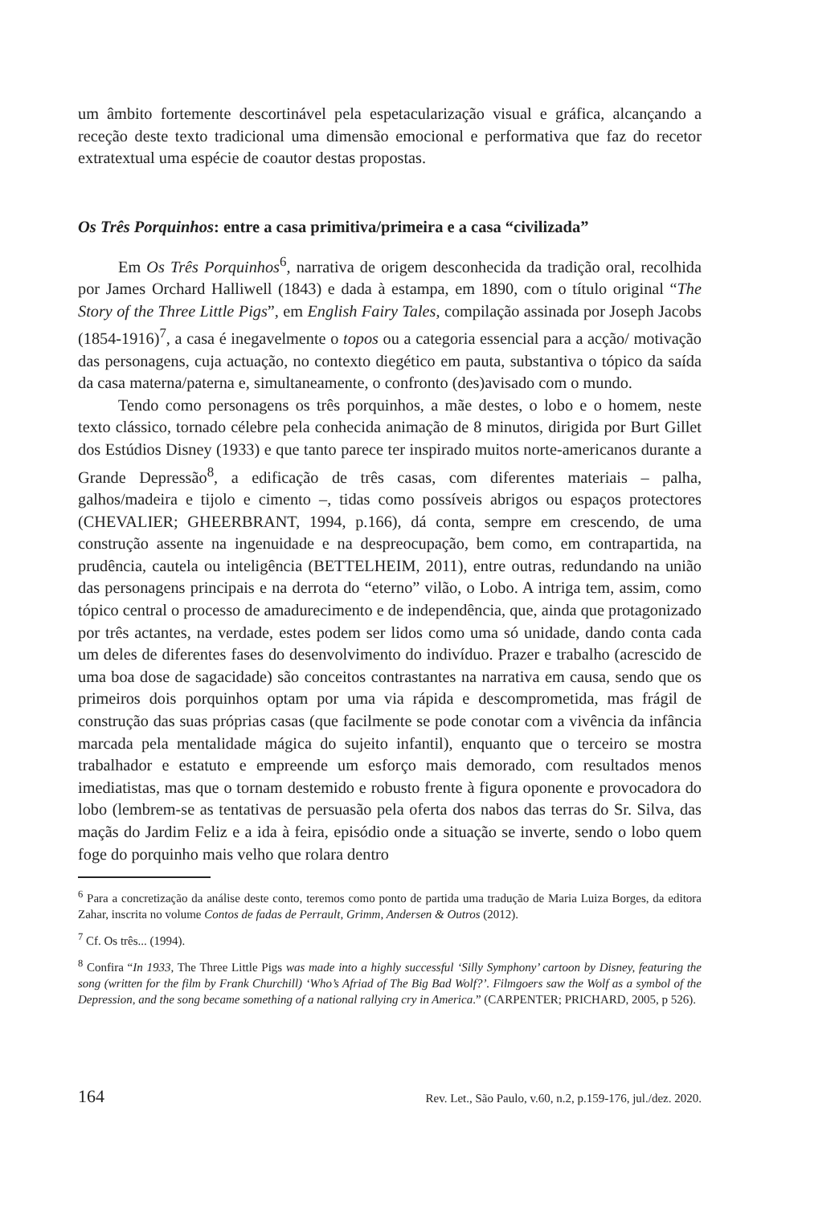um âmbito fortemente descortinável pela espetacularização visual e gráfica, alcançando a receção deste texto tradicional uma dimensão emocional e performativa que faz do recetor extratextual uma espécie de coautor destas propostas.
Os Três Porquinhos: entre a casa primitiva/primeira e a casa “civilizada”
Em Os Três Porquinhos<sup>6</sup>, narrativa de origem desconhecida da tradição oral, recolhida por James Orchard Halliwell (1843) e dada à estampa, em 1890, com o título original “The Story of the Three Little Pigs”, em English Fairy Tales, compilação assinada por Joseph Jacobs (1854-1916)<sup>7</sup>, a casa é inegavelmente o topos ou a categoria essencial para a acção/ motivação das personagens, cuja actuação, no contexto diegético em pauta, substantiva o tópico da saída da casa materna/paterna e, simultaneamente, o confronto (des)avisado com o mundo.
Tendo como personagens os três porquinhos, a mãe destes, o lobo e o homem, neste texto clássico, tornado célebre pela conhecida animação de 8 minutos, dirigida por Burt Gillet dos Estúdios Disney (1933) e que tanto parece ter inspirado muitos norte-americanos durante a Grande Depressão<sup>8</sup>, a edificação de três casas, com diferentes materiais – palha, galhos/madeira e tijolo e cimento –, tidas como possíveis abrigos ou espaços protectores (CHEVALIER; GHEERBRANT, 1994, p.166), dá conta, sempre em crescendo, de uma construção assente na ingenuidade e na despreocupação, bem como, em contrapartida, na prudência, cautela ou inteligência (BETTELHEIM, 2011), entre outras, redundando na união das personagens principais e na derrota do “eterno” vilão, o Lobo. A intriga tem, assim, como tópico central o processo de amadurecimento e de independência, que, ainda que protagonizado por três actantes, na verdade, estes podem ser lidos como uma só unidade, dando conta cada um deles de diferentes fases do desenvolvimento do indivíduo. Prazer e trabalho (acrescido de uma boa dose de sagacidade) são conceitos contrastantes na narrativa em causa, sendo que os primeiros dois porquinhos optam por uma via rápida e descomprometida, mas frágil de construção das suas próprias casas (que facilmente se pode conotar com a vivência da infância marcada pela mentalidade mágica do sujeito infantil), enquanto que o terceiro se mostra trabalhador e estatuto e empreende um esforço mais demorado, com resultados menos imediatistas, mas que o tornam destemido e robusto frente à figura oponente e provocadora do lobo (lembrem-se as tentativas de persuasão pela oferta dos nabos das terras do Sr. Silva, das maçãs do Jardim Feliz e a ida à feira, episódio onde a situação se inverte, sendo o lobo quem foge do porquinho mais velho que rolara dentro
<sup>6</sup> Para a concretização da análise deste conto, teremos como ponto de partida uma tradução de Maria Luiza Borges, da editora Zahar, inscrita no volume Contos de fadas de Perrault, Grimm, Andersen & Outros (2012).
<sup>7</sup> Cf. Os três... (1994).
<sup>8</sup> Confira “In 1933, The Three Little Pigs was made into a highly successful ‘Silly Symphony’ cartoon by Disney, featuring the song (written for the film by Frank Churchill) ‘Who’s Afriad of The Big Bad Wolf?’. Filmgoers saw the Wolf as a symbol of the Depression, and the song became something of a national rallying cry in America.” (CARPENTER; PRICHARD, 2005, p 526).
164 Rev. Let., São Paulo, v.60, n.2, p.159-176, jul./dez. 2020.